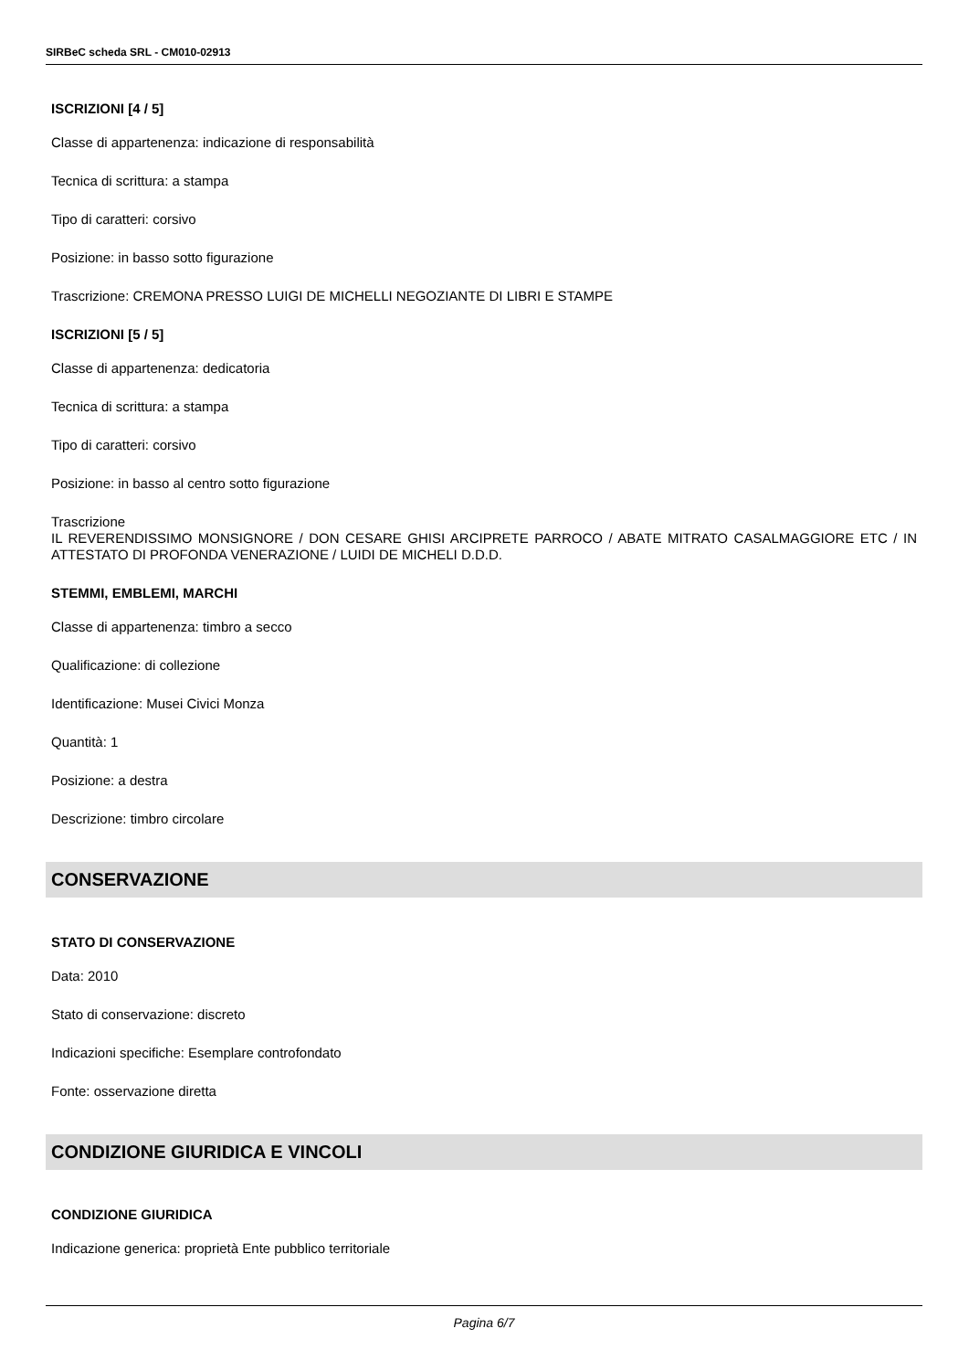SIRBeC scheda SRL - CM010-02913
ISCRIZIONI [4 / 5]
Classe di appartenenza: indicazione di responsabilità
Tecnica di scrittura: a stampa
Tipo di caratteri: corsivo
Posizione: in basso sotto figurazione
Trascrizione: CREMONA PRESSO LUIGI DE MICHELLI NEGOZIANTE DI LIBRI E STAMPE
ISCRIZIONI [5 / 5]
Classe di appartenenza: dedicatoria
Tecnica di scrittura: a stampa
Tipo di caratteri: corsivo
Posizione: in basso al centro sotto figurazione
Trascrizione
IL REVERENDISSIMO MONSIGNORE / DON CESARE GHISI ARCIPRETE PARROCO / ABATE MITRATO CASALMAGGIORE ETC / IN ATTESTATO DI PROFONDA VENERAZIONE / LUIDI DE MICHELI D.D.D.
STEMMI, EMBLEMI, MARCHI
Classe di appartenenza: timbro a secco
Qualificazione: di collezione
Identificazione: Musei Civici Monza
Quantità: 1
Posizione: a destra
Descrizione: timbro circolare
CONSERVAZIONE
STATO DI CONSERVAZIONE
Data: 2010
Stato di conservazione: discreto
Indicazioni specifiche: Esemplare controfondato
Fonte: osservazione diretta
CONDIZIONE GIURIDICA E VINCOLI
CONDIZIONE GIURIDICA
Indicazione generica: proprietà Ente pubblico territoriale
Pagina 6/7